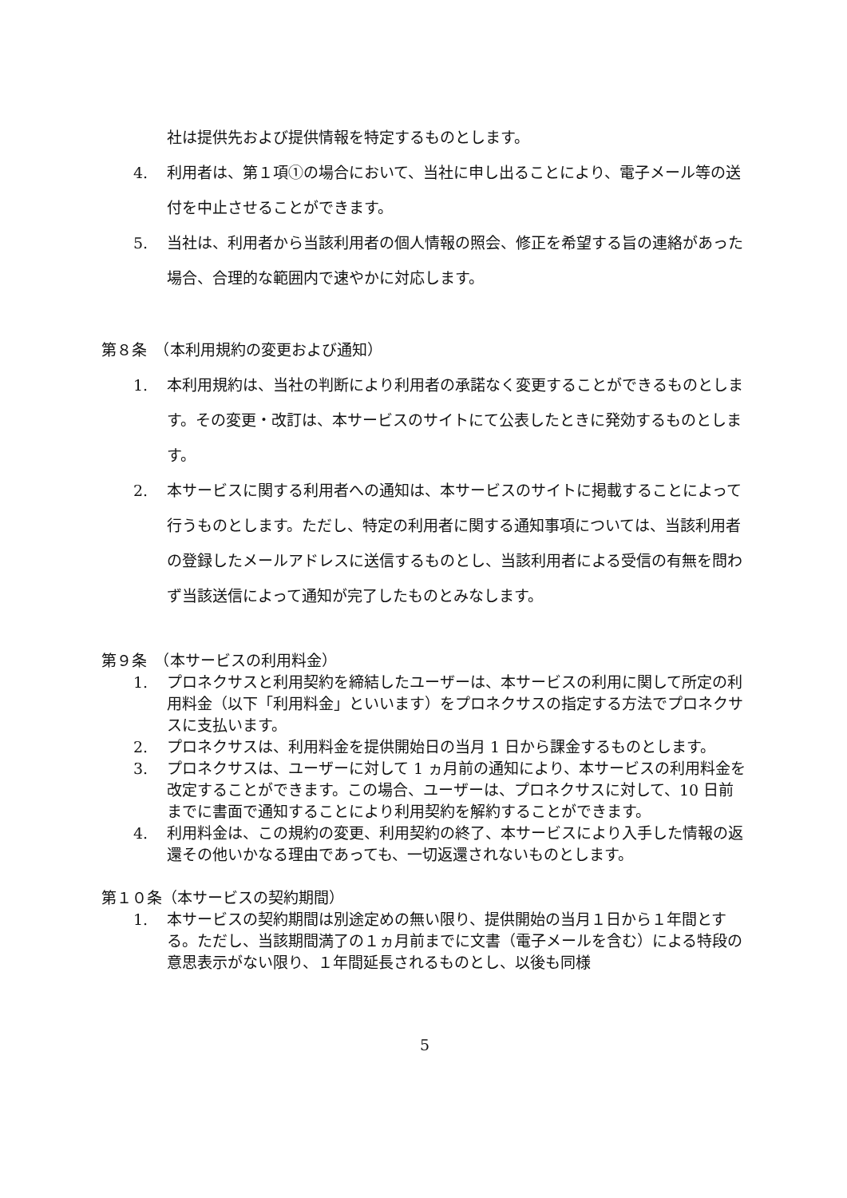社は提供先および提供情報を特定するものとします。
4. 利用者は、第１項①の場合において、当社に申し出ることにより、電子メール等の送付を中止させることができます。
5. 当社は、利用者から当該利用者の個人情報の照会、修正を希望する旨の連絡があった場合、合理的な範囲内で速やかに対応します。
第８条　（本利用規約の変更および通知）
1. 本利用規約は、当社の判断により利用者の承諾なく変更することができるものとします。その変更・改訂は、本サービスのサイトにて公表したときに発効するものとします。
2. 本サービスに関する利用者への通知は、本サービスのサイトに掲載することによって行うものとします。ただし、特定の利用者に関する通知事項については、当該利用者の登録したメールアドレスに送信するものとし、当該利用者による受信の有無を問わず当該送信によって通知が完了したものとみなします。
第９条　（本サービスの利用料金）
1. プロネクサスと利用契約を締結したユーザーは、本サービスの利用に関して所定の利用料金（以下「利用料金」といいます）をプロネクサスの指定する方法でプロネクサスに支払います。
2. プロネクサスは、利用料金を提供開始日の当月 1 日から課金するものとします。
3. プロネクサスは、ユーザーに対して 1 ヵ月前の通知により、本サービスの利用料金を改定することができます。この場合、ユーザーは、プロネクサスに対して、10 日前までに書面で通知することにより利用契約を解約することができます。
4. 利用料金は、この規約の変更、利用契約の終了、本サービスにより入手した情報の返還その他いかなる理由であっても、一切返還されないものとします。
第１０条（本サービスの契約期間）
1. 本サービスの契約期間は別途定めの無い限り、提供開始の当月１日から１年間とする。ただし、当該期間満了の１ヵ月前までに文書（電子メールを含む）による特段の意思表示がない限り、１年間延長されるものとし、以後も同様
5